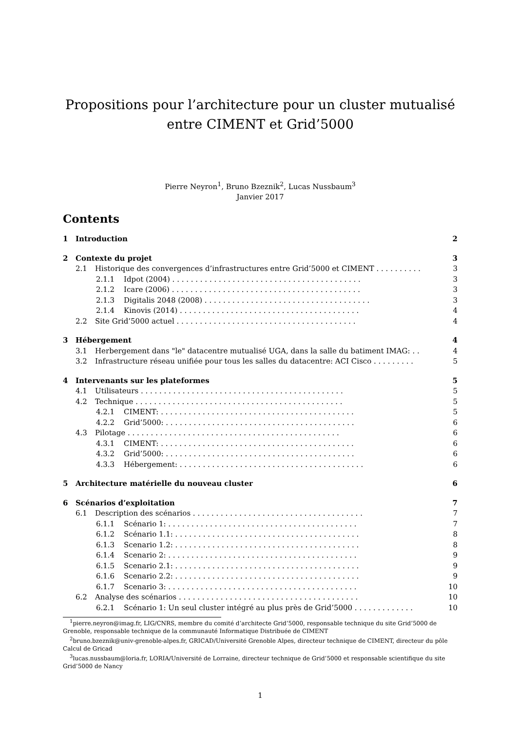Propositions pour l’architecture pour un cluster mutualisé entre CIMENT et Grid’5000
Pierre Neyron<sup>1</sup>, Bruno Bzeznik<sup>2</sup>, Lucas Nussbaum<sup>3</sup>
Janvier 2017
Contents
1 Introduction 2
2 Contexte du projet 3
2.1 Historique des convergences d’infrastructures entre Grid’5000 et CIMENT . . . . . . . . . . 3
2.1.1 Idpot (2004) . . . . . . . . . . . . . . . . . . . . . . . . . . . . . . . . . . . . . . . . . 3
2.1.2 Icare (2006) . . . . . . . . . . . . . . . . . . . . . . . . . . . . . . . . . . . . . . . . . 3
2.1.3 Digitalis 2048 (2008) . . . . . . . . . . . . . . . . . . . . . . . . . . . . . . . . . . . . 3
2.1.4 Kinovis (2014) . . . . . . . . . . . . . . . . . . . . . . . . . . . . . . . . . . . . . . . 4
2.2 Site Grid’5000 actuel . . . . . . . . . . . . . . . . . . . . . . . . . . . . . . . . . . . . . . . 4
3 Hébergement 4
3.1 Herbergement dans "le" datacentre mutualisé UGA, dans la salle du batiment IMAG: . . 4
3.2 Infrastructure réseau unifiée pour tous les salles du datacentre: ACI Cisco . . . . . . . . . 5
4 Intervenants sur les plateformes 5
4.1 Utilisateurs . . . . . . . . . . . . . . . . . . . . . . . . . . . . . . . . . . . . . . . . . . . . 5
4.2 Technique . . . . . . . . . . . . . . . . . . . . . . . . . . . . . . . . . . . . . . . . . . . . . 5
4.2.1 CIMENT: . . . . . . . . . . . . . . . . . . . . . . . . . . . . . . . . . . . . . . . . . . 5
4.2.2 Grid’5000: . . . . . . . . . . . . . . . . . . . . . . . . . . . . . . . . . . . . . . . . . 6
4.3 Pilotage . . . . . . . . . . . . . . . . . . . . . . . . . . . . . . . . . . . . . . . . . . . . . . 6
4.3.1 CIMENT: . . . . . . . . . . . . . . . . . . . . . . . . . . . . . . . . . . . . . . . . . . 6
4.3.2 Grid’5000: . . . . . . . . . . . . . . . . . . . . . . . . . . . . . . . . . . . . . . . . . 6
4.3.3 Hébergement: . . . . . . . . . . . . . . . . . . . . . . . . . . . . . . . . . . . . . . . . 6
5 Architecture matérielle du nouveau cluster 6
6 Scénarios d’exploitation 7
6.1 Description des scénarios . . . . . . . . . . . . . . . . . . . . . . . . . . . . . . . . . . . . . 7
6.1.1 Scénario 1: . . . . . . . . . . . . . . . . . . . . . . . . . . . . . . . . . . . . . . . . . 7
6.1.2 Scénario 1.1: . . . . . . . . . . . . . . . . . . . . . . . . . . . . . . . . . . . . . . . . 8
6.1.3 Scenario 1.2: . . . . . . . . . . . . . . . . . . . . . . . . . . . . . . . . . . . . . . . . 8
6.1.4 Scenario 2: . . . . . . . . . . . . . . . . . . . . . . . . . . . . . . . . . . . . . . . . . 9
6.1.5 Scenario 2.1: . . . . . . . . . . . . . . . . . . . . . . . . . . . . . . . . . . . . . . . . 9
6.1.6 Scenario 2.2: . . . . . . . . . . . . . . . . . . . . . . . . . . . . . . . . . . . . . . . . 9
6.1.7 Scenario 3: . . . . . . . . . . . . . . . . . . . . . . . . . . . . . . . . . . . . . . . . . 10
6.2 Analyse des scénarios . . . . . . . . . . . . . . . . . . . . . . . . . . . . . . . . . . . . . . . 10
6.2.1 Scénario 1: Un seul cluster intégré au plus près de Grid’5000 . . . . . . . . . . . . . 10
<sup>1</sup> pierre.neyron@imag.fr, LIG/CNRS, membre du comité d’architecte Grid’5000, responsable technique du site Grid’5000 de Grenoble, responsable technique de la communauté Informatique Distribuée de CIMENT
<sup>2</sup> bruno.bzeznik@univ-grenoble-alpes.fr, GRICAD/Université Grenoble Alpes, directeur technique de CIMENT, directeur du pôle Calcul de Gricad
<sup>3</sup> lucas.nussbaum@loria.fr, LORIA/Université de Lorraine, directeur technique de Grid’5000 et responsable scientifique du site Grid’5000 de Nancy
1